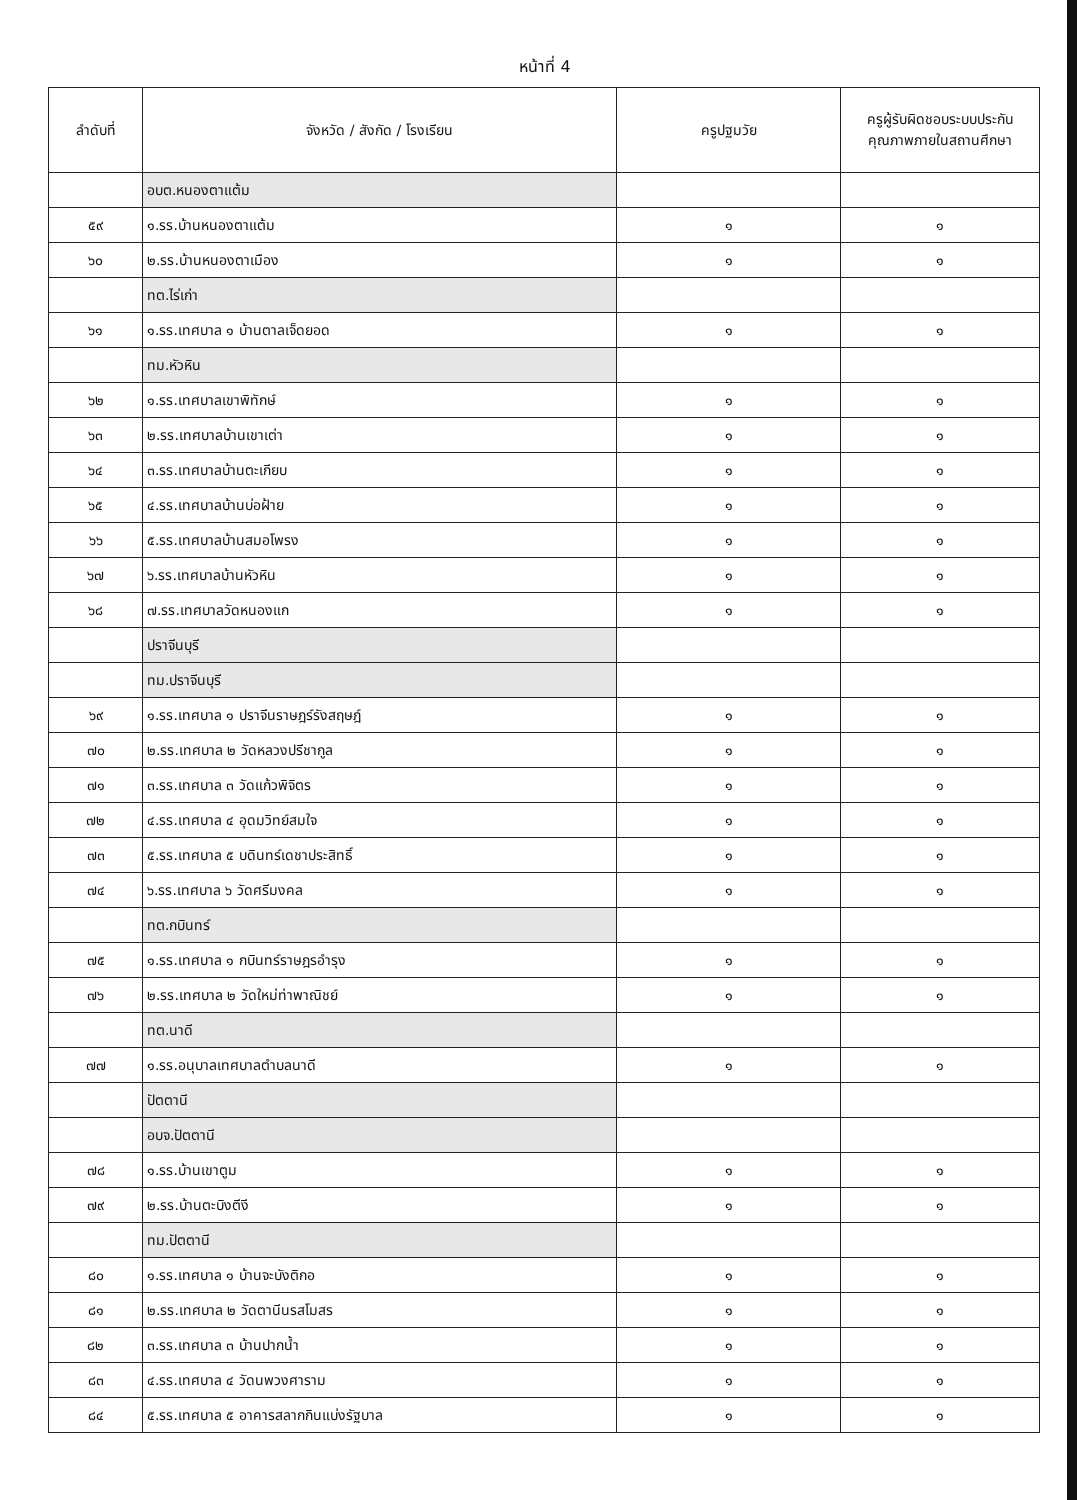หน้าที่ 4
| ลำดับที่ | จังหวัด / สังกัด / โรงเรียน | ครูปฐมวัย | ครูผู้รับผิดชอบระบบประกันคุณภาพภายในสถานศึกษา |
| --- | --- | --- | --- |
| | อบต.หนองตาแต้ม | | |
| ๕๙ | ๑.รร.บ้านหนองตาแต้ม | ๑ | ๑ |
| ๖๐ | ๒.รร.บ้านหนองตาเมือง | ๑ | ๑ |
| | ทต.ไร่เก่า | | |
| ๖๑ | ๑.รร.เทศบาล ๑ บ้านตาลเจ็ดยอด | ๑ | ๑ |
| | ทม.หัวหิน | | |
| ๖๒ | ๑.รร.เทศบาลเขาพิทักษ์ | ๑ | ๑ |
| ๖๓ | ๒.รร.เทศบาลบ้านเขาเต่า | ๑ | ๑ |
| ๖๔ | ๓.รร.เทศบาลบ้านตะเกียบ | ๑ | ๑ |
| ๖๕ | ๔.รร.เทศบาลบ้านบ่อฝ้าย | ๑ | ๑ |
| ๖๖ | ๕.รร.เทศบาลบ้านสมอโพรง | ๑ | ๑ |
| ๖๗ | ๖.รร.เทศบาลบ้านหัวหิน | ๑ | ๑ |
| ๖๘ | ๗.รร.เทศบาลวัดหนองแก | ๑ | ๑ |
| | ปราจีนบุรี | | |
| | ทม.ปราจีนบุรี | | |
| ๖๙ | ๑.รร.เทศบาล ๑ ปราจีนราษฎร์รังสฤษฎ์ | ๑ | ๑ |
| ๗๐ | ๒.รร.เทศบาล ๒ วัดหลวงปรีชากูล | ๑ | ๑ |
| ๗๑ | ๓.รร.เทศบาล ๓ วัดแก้วพิจิตร | ๑ | ๑ |
| ๗๒ | ๔.รร.เทศบาล ๔ อุดมวิทย์สมใจ | ๑ | ๑ |
| ๗๓ | ๕.รร.เทศบาล ๕ บดินทร์เดชาประสิทธิ์ | ๑ | ๑ |
| ๗๔ | ๖.รร.เทศบาล ๖ วัดศรีมงคล | ๑ | ๑ |
| | ทต.กบินทร์ | | |
| ๗๕ | ๑.รร.เทศบาล ๑ กบินทร์ราษฎรอำรุง | ๑ | ๑ |
| ๗๖ | ๒.รร.เทศบาล ๒ วัดใหม่ท่าพาณิชย์ | ๑ | ๑ |
| | ทต.นาดี | | |
| ๗๗ | ๑.รร.อนุบาลเทศบาลตำบลนาดี | ๑ | ๑ |
| | ปัตตานี | | |
| | อบจ.ปัตตานี | | |
| ๗๘ | ๑.รร.บ้านเขาตูม | ๑ | ๑ |
| ๗๙ | ๒.รร.บ้านตะบิงตีงี | ๑ | ๑ |
| | ทม.ปัตตานี | | |
| ๘๐ | ๑.รร.เทศบาล ๑ บ้านจะบังติกอ | ๑ | ๑ |
| ๘๑ | ๒.รร.เทศบาล ๒ วัดตานีนรสโมสร | ๑ | ๑ |
| ๘๒ | ๓.รร.เทศบาล ๓ บ้านปากน้ำ | ๑ | ๑ |
| ๘๓ | ๔.รร.เทศบาล ๔ วัดนพวงศาราม | ๑ | ๑ |
| ๘๔ | ๕.รร.เทศบาล ๕ อาคารสลากกินแบ่งรัฐบาล | ๑ | ๑ |